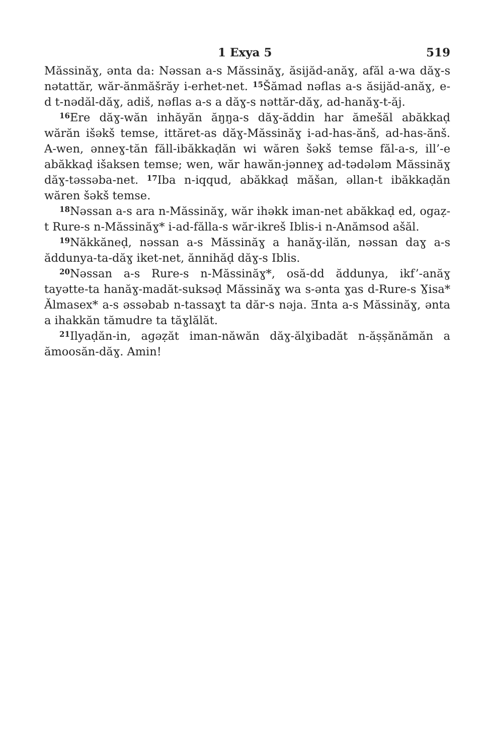1 Exya 5 519
Măssinăɣ, ənta da: Nəssan a-s Măssinăɣ, ăsijăd-anăɣ, afăl a-wa dăɣ-s nətattăr, wăr-ănmăšrăy i-erhet-net. <sup>15</sup>Šămad nəflas a-s ăsijăd-anăɣ, e-d t-nədăl-dăɣ, adiš, nəflas a-s a dăɣ-s nəttăr-dăɣ, ad-hanăɣ-t-ăj.
<sup>16</sup> Ere dăɣ-wăn inhăyăn ăŋŋa-s dăɣ-ăddin har ămešăl abăkkaḍ wărăn išəkš temse, ittăret-as dăɣ-Măssinăɣ i-ad-has-ănš, ad-has-ănš. A-wen, ənneɣ-tăn făll-ibăkkaḍăn wi wăren šəkš temse făl-a-s, ill’-e abăkkaḍ išaksen temse; wen, wăr hawăn-jənneɣ ad-tədələm Măssinăɣ dăɣ-təssəba-net. <sup>17</sup>Iba n-iqqud, abăkkaḍ măšan, əllan-t ibăkkaḍăn wăren šəkš temse.
<sup>18</sup>Nəssan a-s ara n-Măssinăɣ, wăr ihəkk iman-net abăkkaḍ ed, ogaẓ-t Rure-s n-Măssinăɣ* i-ad-făllа-s wăr-ikreš Iblis-i n-Anămsod ašăl.
<sup>19</sup>Năkkăneḍ, nəssan a-s Măssinăɣ a hanăɣ-ilăn, nəssan daɣ a-s ăddunya-ta-dăɣ iket-net, ănnihăḍ dăɣ-s Iblis.
<sup>20</sup>Nəssan a-s Rure-s n-Măssinăɣ*, osă-dd ăddunya, ikf’-anăɣ tayətte-ta hanăɣ-madăt-suksəḍ Măssinăɣ wa s-ənta ɣas d-Rure-s Ɣisa* Ălmasex* a-s əssəbab n-tassaɣt ta dăr-s nəja. Ǝnta a-s Măssinăɣ, ənta a ihakkăn tămudre ta tăɣlălăt.
<sup>21</sup> Ilyaḍăn-in, agəẓăt iman-năwăn dăɣ-ălɣibadăt n-ăṣṣănămăn a ămoosăn-dăɣ. Amin!